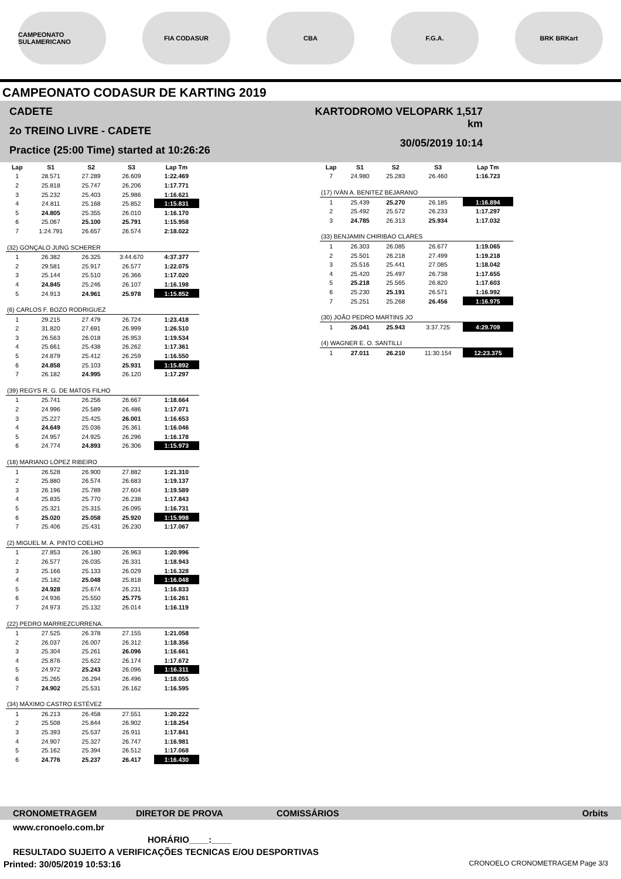CAMPEONATO SULAMERICANO
FIA CODASUR CBA F.G.A. BRK BRKart
CAMPEONATO CODASUR DE KARTING 2019
CADETE
2o TREINO LIVRE - CADETE
Practice (25:00 Time) started at 10:26:26
KARTODROMO VELOPARK 1,517 km
30/05/2019 10:14
| Lap | S1 | S2 | S3 | Lap Tm |
| --- | --- | --- | --- | --- |
| 1 | 28.571 | 27.289 | 26.609 | 1:22.469 |
| 2 | 25.818 | 25.747 | 26.206 | 1:17.771 |
| 3 | 25.232 | 25.403 | 25.986 | 1:16.621 |
| 4 | 24.811 | 25.168 | 25.852 | 1:15.831 |
| 5 | 24.805 | 25.355 | 26.010 | 1:16.170 |
| 6 | 25.067 | 25.100 | 25.791 | 1:15.958 |
| 7 | 1:24.791 | 26.657 | 26.574 | 2:18.022 |
| (32) GONÇALO JUNG SCHERER | | | | |
| 1 | 26.382 | 26.325 | 3:44.670 | 4:37.377 |
| 2 | 29.581 | 25.917 | 26.577 | 1:22.075 |
| 3 | 25.144 | 25.510 | 26.366 | 1:17.020 |
| 4 | 24.845 | 25.246 | 26.107 | 1:16.198 |
| 5 | 24.913 | 24.961 | 25.978 | 1:15.852 |
| (6) CARLOS F. BOZO RODRIGUEZ | | | | |
| 1 | 29.215 | 27.479 | 26.724 | 1:23.418 |
| 2 | 31.820 | 27.691 | 26.999 | 1:26.510 |
| 3 | 26.563 | 26.018 | 26.953 | 1:19.534 |
| 4 | 25.661 | 25.438 | 26.262 | 1:17.361 |
| 5 | 24.879 | 25.412 | 26.259 | 1:16.550 |
| 6 | 24.858 | 25.103 | 25.931 | 1:15.892 |
| 7 | 26.182 | 24.995 | 26.120 | 1:17.297 |
| (39) REGYS R. G. DE MATOS FILHO | | | | |
| 1 | 25.741 | 26.256 | 26.667 | 1:18.664 |
| 2 | 24.996 | 25.589 | 26.486 | 1:17.071 |
| 3 | 25.227 | 25.425 | 26.001 | 1:16.653 |
| 4 | 24.649 | 25.036 | 26.361 | 1:16.046 |
| 5 | 24.957 | 24.925 | 26.296 | 1:16.178 |
| 6 | 24.774 | 24.893 | 26.306 | 1:15.973 |
| (18) MARIANO LÓPEZ RIBEIRO | | | | |
| 1 | 26.528 | 26.900 | 27.882 | 1:21.310 |
| 2 | 25.880 | 26.574 | 26.683 | 1:19.137 |
| 3 | 26.196 | 25.789 | 27.604 | 1:19.589 |
| 4 | 25.835 | 25.770 | 26.238 | 1:17.843 |
| 5 | 25.321 | 25.315 | 26.095 | 1:16.731 |
| 6 | 25.020 | 25.058 | 25.920 | 1:15.998 |
| 7 | 25.406 | 25.431 | 26.230 | 1:17.067 |
| (2) MIGUEL M. A. PINTO COELHO | | | | |
| 1 | 27.853 | 26.180 | 26.963 | 1:20.996 |
| 2 | 26.577 | 26.035 | 26.331 | 1:18.943 |
| 3 | 25.166 | 25.133 | 26.029 | 1:16.328 |
| 4 | 25.182 | 25.048 | 25.818 | 1:16.048 |
| 5 | 24.928 | 25.674 | 26.231 | 1:16.833 |
| 6 | 24.936 | 25.550 | 25.775 | 1:16.261 |
| 7 | 24.973 | 25.132 | 26.014 | 1:16.119 |
| (22) PEDRO MARRIEZCURRENA. | | | | |
| 1 | 27.525 | 26.378 | 27.155 | 1:21.058 |
| 2 | 26.037 | 26.007 | 26.312 | 1:18.356 |
| 3 | 25.304 | 25.261 | 26.096 | 1:16.661 |
| 4 | 25.876 | 25.622 | 26.174 | 1:17.672 |
| 5 | 24.972 | 25.243 | 26.096 | 1:16.311 |
| 6 | 25.265 | 26.294 | 26.496 | 1:18.055 |
| 7 | 24.902 | 25.531 | 26.162 | 1:16.595 |
| (34) MÁXIMO CASTRO ESTÉVEZ | | | | |
| 1 | 26.213 | 26.458 | 27.551 | 1:20.222 |
| 2 | 25.508 | 25.844 | 26.902 | 1:18.254 |
| 3 | 25.393 | 25.537 | 26.911 | 1:17.841 |
| 4 | 24.907 | 25.327 | 26.747 | 1:16.981 |
| 5 | 25.162 | 25.394 | 26.512 | 1:17.068 |
| 6 | 24.776 | 25.237 | 26.417 | 1:16.430 |
| Lap | S1 | S2 | S3 | Lap Tm |
| --- | --- | --- | --- | --- |
| 7 | 24.980 | 25.283 | 26.460 | 1:16.723 |
| (17) IVÁN A. BENITEZ BEJARANO | | | | |
| 1 | 25.439 | 25.270 | 26.185 | 1:16.894 |
| 2 | 25.492 | 25.572 | 26.233 | 1:17.297 |
| 3 | 24.785 | 26.313 | 25.934 | 1:17.032 |
| (33) BENJAMIN CHIRIBAO CLARES | | | | |
| 1 | 26.303 | 26.085 | 26.677 | 1:19.065 |
| 2 | 25.501 | 26.218 | 27.499 | 1:19.218 |
| 3 | 25.516 | 25.441 | 27.085 | 1:18.042 |
| 4 | 25.420 | 25.497 | 26.738 | 1:17.655 |
| 5 | 25.218 | 25.565 | 26.820 | 1:17.603 |
| 6 | 25.230 | 25.191 | 26.571 | 1:16.992 |
| 7 | 25.251 | 25.268 | 26.456 | 1:16.975 |
| (30) JOÃO PEDRO MARTINS JO | | | | |
| 1 | 26.041 | 25.943 | 3:37.725 | 4:29.709 |
| (4) WAGNER E. O. SANTILLI | | | | |
| 1 | 27.011 | 26.210 | 11:30.154 | 12:23.375 |
CRONOMETRAGEM DIRETOR DE PROVA COMISSÁRIOS Orbits
www.cronoelo.com.br
HORÁRIO____:____
RESULTADO SUJEITO A VERIFICAÇÕES TECNICAS E/OU DESPORTIVAS
Printed: 30/05/2019 10:53:16 CRONOELO CRONOMETRAGEM Page 3/3